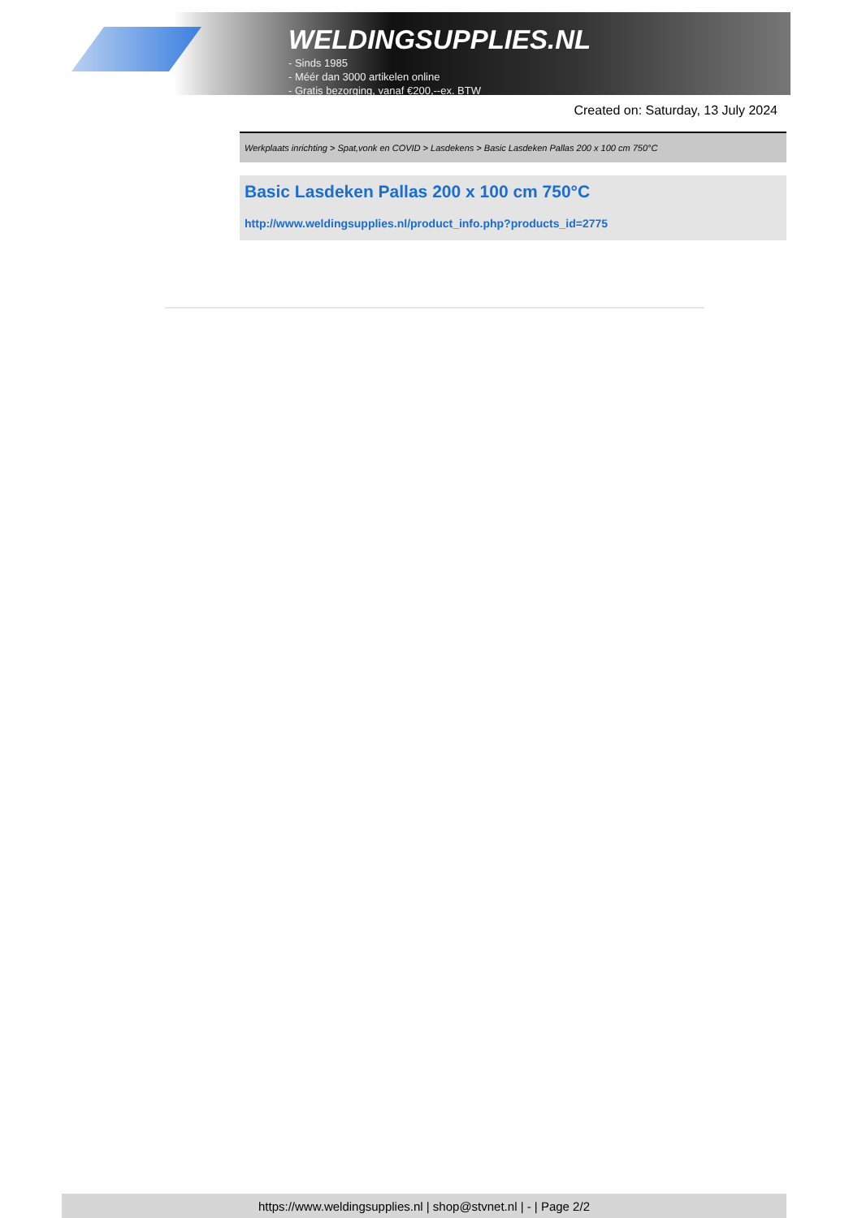WELDINGSUPPLIES.NL
- Sinds 1985
- Méér dan 3000 artikelen online
- Gratis bezorging, vanaf €200,--ex. BTW
Created on: Saturday, 13 July 2024
Werkplaats inrichting > Spat,vonk en COVID > Lasdekens > Basic Lasdeken Pallas 200 x 100 cm 750°C
Basic Lasdeken Pallas 200 x 100 cm 750°C
http://www.weldingsupplies.nl/product_info.php?products_id=2775
https://www.weldingsupplies.nl | shop@stvnet.nl | - | Page 2/2